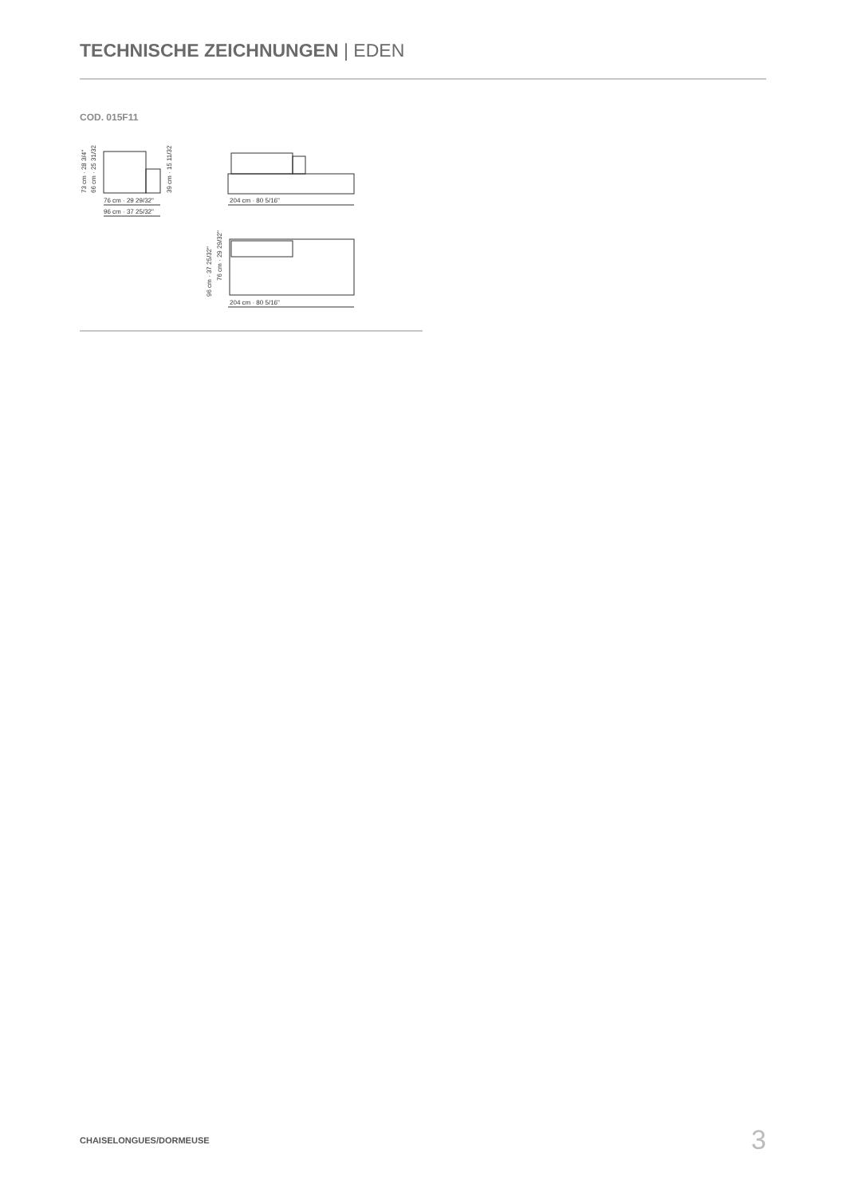TECHNISCHE ZEICHNUNGEN | EDEN
COD. 015F11
76 cm · 29 29/32"
96 cm · 37 25/32"
73 cm · 28 3/4"
66 cm · 25 31/32"
39 cm · 15 11/32"
204 cm · 80 5/16"
204 cm · 80 5/16"
96 cm · 37 25/32"
76 cm · 29 29/32"
CHAISELONGUES/DORMEUSE 3